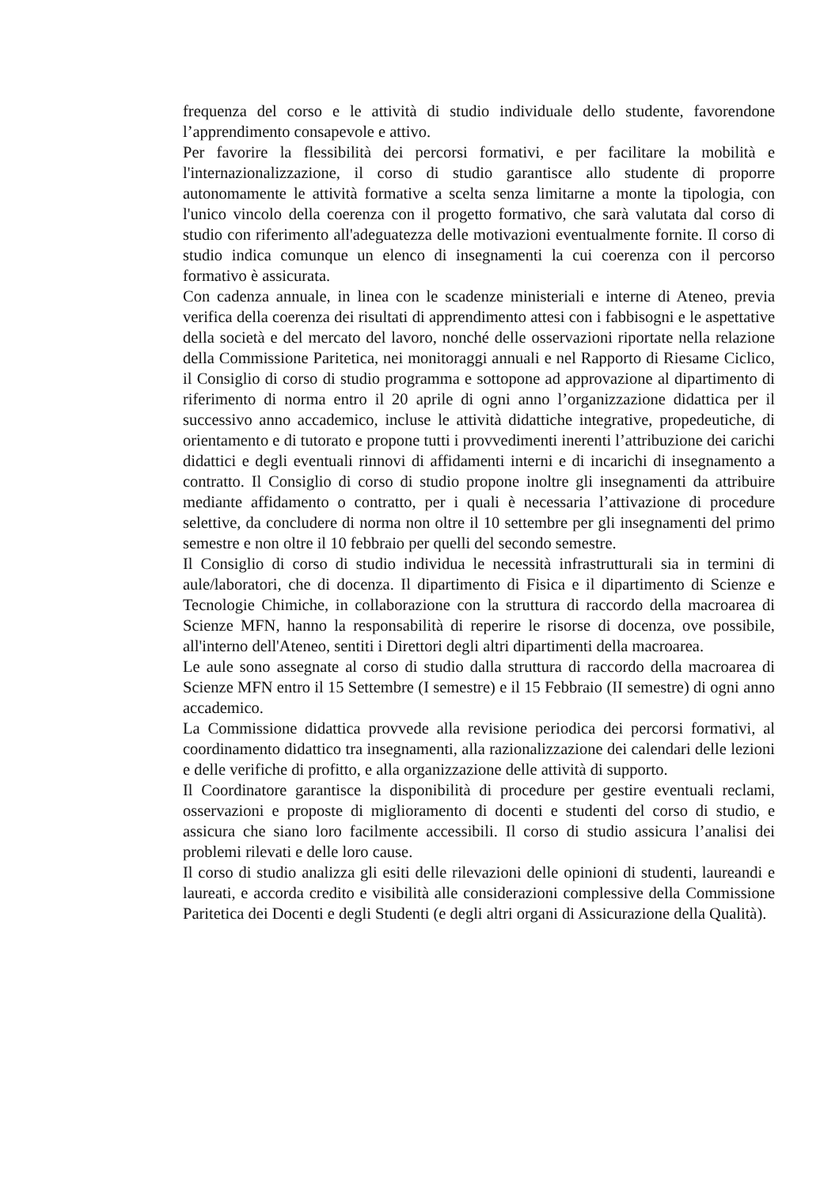frequenza del corso e le attività di studio individuale dello studente, favorendone l’apprendimento consapevole e attivo.
Per favorire la flessibilità dei percorsi formativi, e per facilitare la mobilità e l'internazionalizzazione, il corso di studio garantisce allo studente di proporre autonomamente le attività formative a scelta senza limitarne a monte la tipologia, con l'unico vincolo della coerenza con il progetto formativo, che sarà valutata dal corso di studio con riferimento all'adeguatezza delle motivazioni eventualmente fornite. Il corso di studio indica comunque un elenco di insegnamenti la cui coerenza con il percorso formativo è assicurata.
Con cadenza annuale, in linea con le scadenze ministeriali e interne di Ateneo, previa verifica della coerenza dei risultati di apprendimento attesi con i fabbisogni e le aspettative della società e del mercato del lavoro, nonché delle osservazioni riportate nella relazione della Commissione Paritetica, nei monitoraggi annuali e nel Rapporto di Riesame Ciclico, il Consiglio di corso di studio programma e sottopone ad approvazione al dipartimento di riferimento di norma entro il 20 aprile di ogni anno l’organizzazione didattica per il successivo anno accademico, incluse le attività didattiche integrative, propedeutiche, di orientamento e di tutorato e propone tutti i provvedimenti inerenti l’attribuzione dei carichi didattici e degli eventuali rinnovi di affidamenti interni e di incarichi di insegnamento a contratto. Il Consiglio di corso di studio propone inoltre gli insegnamenti da attribuire mediante affidamento o contratto, per i quali è necessaria l’attivazione di procedure selettive, da concludere di norma non oltre il 10 settembre per gli insegnamenti del primo semestre e non oltre il 10 febbraio per quelli del secondo semestre.
Il Consiglio di corso di studio individua le necessità infrastrutturali sia in termini di aule/laboratori, che di docenza. Il dipartimento di Fisica e il dipartimento di Scienze e Tecnologie Chimiche, in collaborazione con la struttura di raccordo della macroarea di Scienze MFN, hanno la responsabilità di reperire le risorse di docenza, ove possibile, all'interno dell'Ateneo, sentiti i Direttori degli altri dipartimenti della macroarea.
Le aule sono assegnate al corso di studio dalla struttura di raccordo della macroarea di Scienze MFN entro il 15 Settembre (I semestre) e il 15 Febbraio (II semestre) di ogni anno accademico.
La Commissione didattica provvede alla revisione periodica dei percorsi formativi, al coordinamento didattico tra insegnamenti, alla razionalizzazione dei calendari delle lezioni e delle verifiche di profitto, e alla organizzazione delle attività di supporto.
Il Coordinatore garantisce la disponibilità di procedure per gestire eventuali reclami, osservazioni e proposte di miglioramento di docenti e studenti del corso di studio, e assicura che siano loro facilmente accessibili. Il corso di studio assicura l’analisi dei problemi rilevati e delle loro cause.
Il corso di studio analizza gli esiti delle rilevazioni delle opinioni di studenti, laureandi e laureati, e accorda credito e visibilità alle considerazioni complessive della Commissione Paritetica dei Docenti e degli Studenti (e degli altri organi di Assicurazione della Qualità).